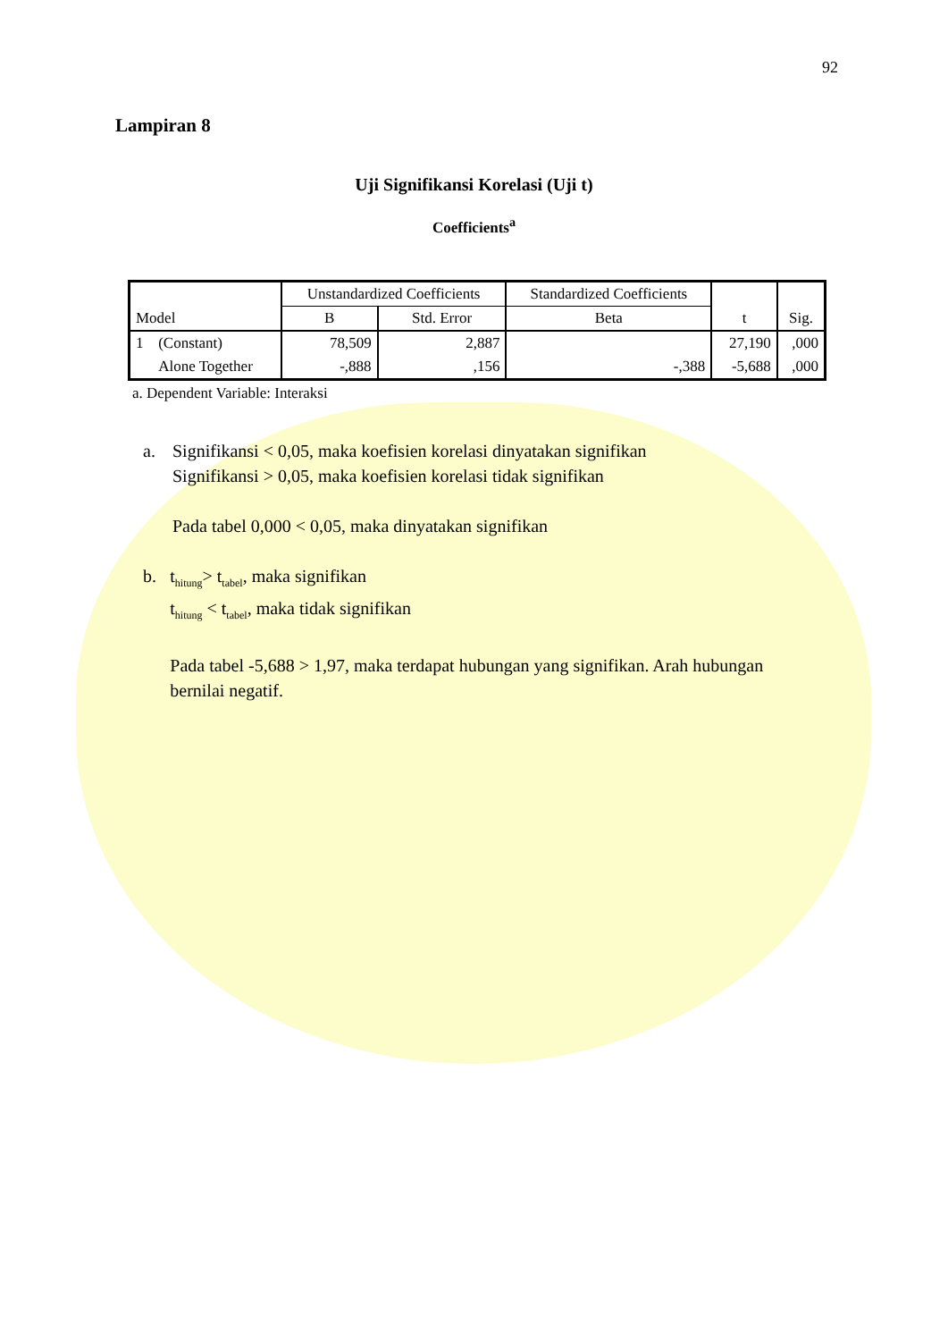92
Lampiran 8
Uji Signifikansi Korelasi (Uji t)
Coefficients<sup>a</sup>
| Model | | Unstandardized Coefficients | | Standardized Coefficients | t | Sig. |
| --- | --- | --- | --- | --- | --- | --- |
| | | B | Std. Error | Beta | | |
| 1 | (Constant) | 78,509 | 2,887 | | 27,190 | ,000 |
| | Alone Together | -,888 | ,156 | -,388 | -5,688 | ,000 |
a. Dependent Variable: Interaksi
a. Signifikansi < 0,05, maka koefisien korelasi dinyatakan signifikan
Signifikansi > 0,05, maka koefisien korelasi tidak signifikan
Pada tabel 0,000 < 0,05, maka dinyatakan signifikan
b. t<sub>hitung</sub>> t<sub>tabel</sub>, maka signifikan
t<sub>hitung</sub> < t<sub>tabel</sub>, maka tidak signifikan
Pada tabel -5,688 > 1,97, maka terdapat hubungan yang signifikan. Arah hubungan bernilai negatif.